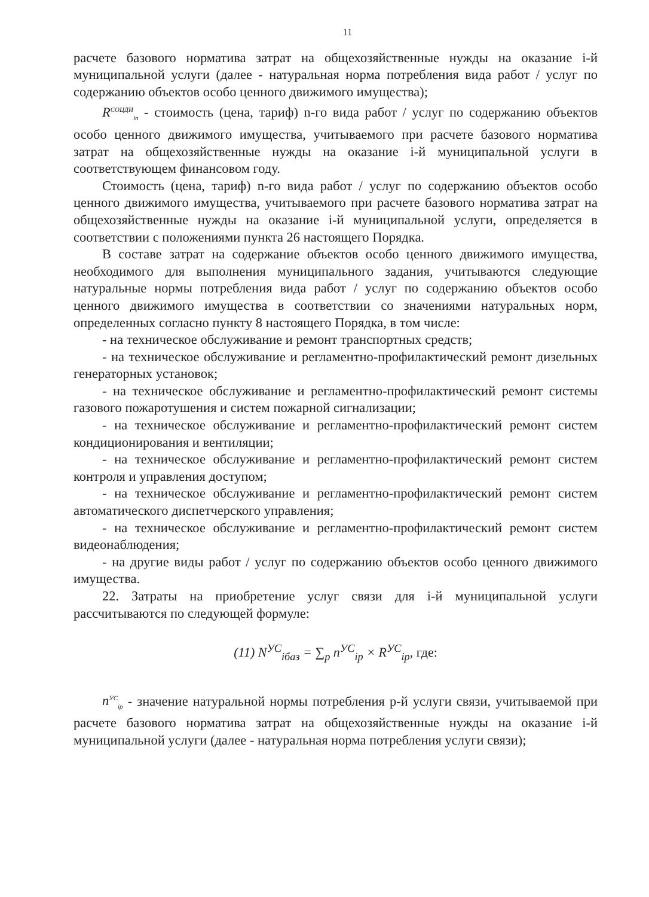11
расчете базового норматива затрат на общехозяйственные нужды на оказание i-й муниципальной услуги (далее - натуральная норма потребления вида работ / услуг по содержанию объектов особо ценного движимого имущества);
R<sup>СОЦДИ</sup><sub>in</sub> - стоимость (цена, тариф) n-го вида работ / услуг по содержанию объектов особо ценного движимого имущества, учитываемого при расчете базового норматива затрат на общехозяйственные нужды на оказание i-й муниципальной услуги в соответствующем финансовом году.
Стоимость (цена, тариф) n-го вида работ / услуг по содержанию объектов особо ценного движимого имущества, учитываемого при расчете базового норматива затрат на общехозяйственные нужды на оказание i-й муниципальной услуги, определяется в соответствии с положениями пункта 26 настоящего Порядка.
В составе затрат на содержание объектов особо ценного движимого имущества, необходимого для выполнения муниципального задания, учитываются следующие натуральные нормы потребления вида работ / услуг по содержанию объектов особо ценного движимого имущества в соответствии со значениями натуральных норм, определенных согласно пункту 8 настоящего Порядка, в том числе:
- на техническое обслуживание и ремонт транспортных средств;
- на техническое обслуживание и регламентно-профилактический ремонт дизельных генераторных установок;
- на техническое обслуживание и регламентно-профилактический ремонт системы газового пожаротушения и систем пожарной сигнализации;
- на техническое обслуживание и регламентно-профилактический ремонт систем кондиционирования и вентиляции;
- на техническое обслуживание и регламентно-профилактический ремонт систем контроля и управления доступом;
- на техническое обслуживание и регламентно-профилактический ремонт систем автоматического диспетчерского управления;
- на техническое обслуживание и регламентно-профилактический ремонт систем видеонаблюдения;
- на другие виды работ / услуг по содержанию объектов особо ценного движимого имущества.
22. Затраты на приобретение услуг связи для i-й муниципальной услуги рассчитываются по следующей формуле:
(11) N<sup>УС</sup><sub>iбаз</sub> = ∑<sub>p</sub> n<sup>УС</sup><sub>ip</sub> × R<sup>УС</sup><sub>ip</sub>, где:
n<sup>УС</sup><sub>ip</sub> - значение натуральной нормы потребления p-й услуги связи, учитываемой при расчете базового норматива затрат на общехозяйственные нужды на оказание i-й муниципальной услуги (далее - натуральная норма потребления услуги связи);